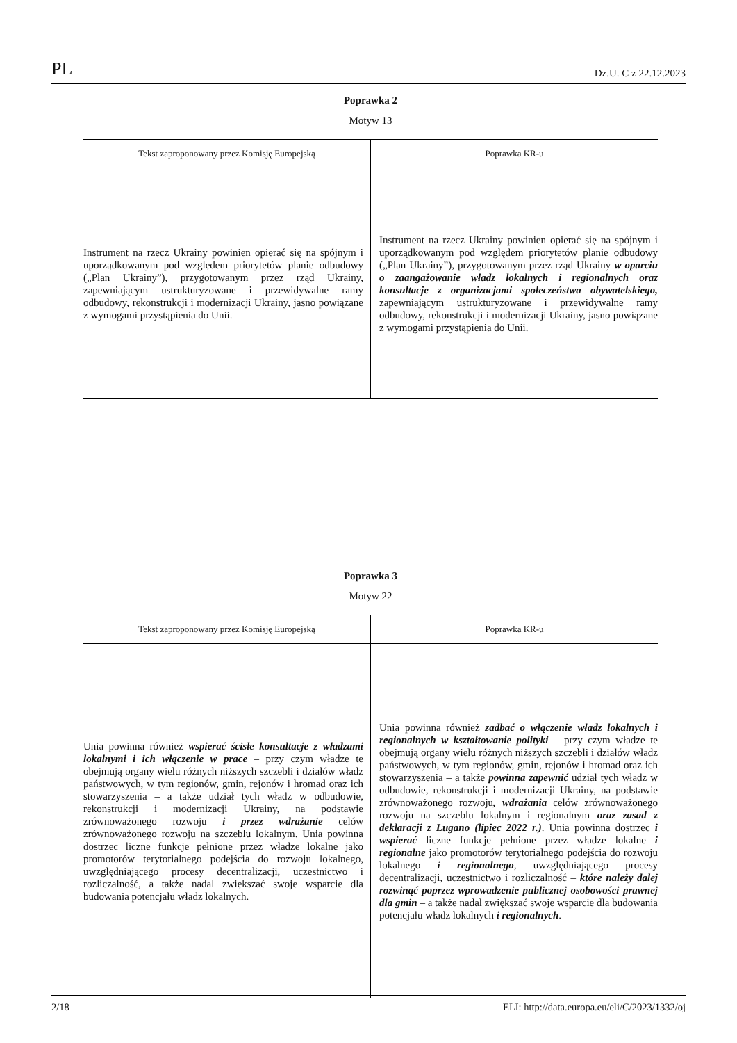PL Dz.U. C z 22.12.2023
Poprawka 2
Motyw 13
| Tekst zaproponowany przez Komisję Europejską | Poprawka KR-u |
| --- | --- |
| Instrument na rzecz Ukrainy powinien opierać się na spójnym i uporządkowanym pod względem priorytetów planie odbudowy („Plan Ukrainy”), przygotowanym przez rząd Ukrainy, zapewniającym ustrukturyzowane i przewidywalne ramy odbudowy, rekonstrukcji i modernizacji Ukrainy, jasno powiązane z wymogami przystąpienia do Unii. | Instrument na rzecz Ukrainy powinien opierać się na spójnym i uporządkowanym pod względem priorytetów planie odbudowy („Plan Ukrainy”), przygotowanym przez rząd Ukrainy w oparciu o zaangażowanie władz lokalnych i regionalnych oraz konsultacje z organizacjami społeczeństwa obywatelskiego, zapewniającym ustrukturyzowane i przewidywalne ramy odbudowy, rekonstrukcji i modernizacji Ukrainy, jasno powiązane z wymogami przystąpienia do Unii. |
Poprawka 3
Motyw 22
| Tekst zaproponowany przez Komisję Europejską | Poprawka KR-u |
| --- | --- |
| Unia powinna również wspierać ścisłe konsultacje z władzami lokalnymi i ich włączenie w prace – przy czym władze te obejmują organy wielu różnych niższych szczebli i działów władz państwowych, w tym regionów, gmin, rejonów i hromad oraz ich stowarzyszenia – a także udział tych władz w odbudowie, rekonstrukcji i modernizacji Ukrainy, na podstawie zrównoważonego rozwoju i przez wdrażanie celów zrównoważonego rozwoju na szczeblu lokalnym. Unia powinna dostrzec liczne funkcje pełnione przez władze lokalne jako promotorów terytorialnego podejścia do rozwoju lokalnego, uwzględniającego procesy decentralizacji, uczestnictwo i rozliczalność, a także nadal zwiększać swoje wsparcie dla budowania potencjału władz lokalnych. | Unia powinna również zadbać o włączenie władz lokalnych i regionalnych w kształtowanie polityki – przy czym władze te obejmują organy wielu różnych niższych szczebli i działów władz państwowych, w tym regionów, gmin, rejonów i hromad oraz ich stowarzyszenia – a także powinna zapewnić udział tych władz w odbudowie, rekonstrukcji i modernizacji Ukrainy, na podstawie zrównoważonego rozwoju , wdrażania celów zrównoważonego rozwoju na szczeblu lokalnym i regionalnym oraz zasad z deklaracji z Lugano (lipiec 2022 r.) . Unia powinna dostrzec i wspierać liczne funkcje pełnione przez władze lokalne i regionalne jako promotorów terytorialnego podejścia do rozwoju lokalnego i regionalnego , uwzględniającego procesy decentralizacji, uczestnictwo i rozliczalność – które należy dalej rozwinąć poprzez wprowadzenie publicznej osobowości prawnej dla gmin – a także nadal zwiększać swoje wsparcie dla budowania potencjału władz lokalnych i regionalnych . |
2/18 ELI: http://data.europa.eu/eli/C/2023/1332/oj